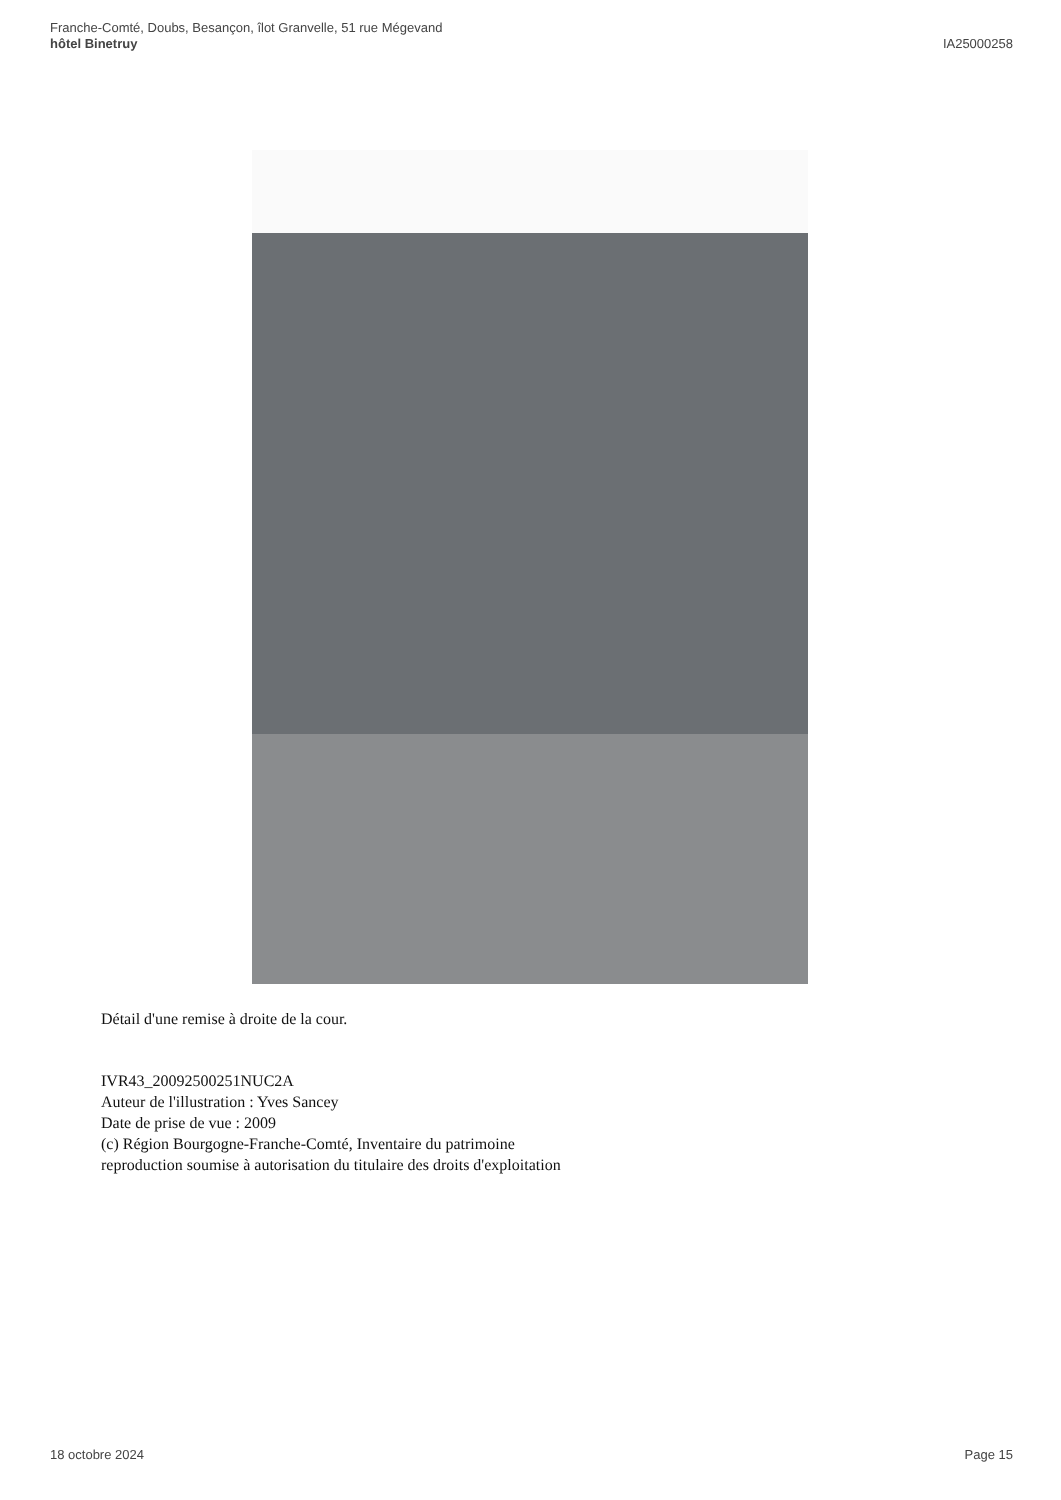Franche-Comté, Doubs, Besançon, îlot Granvelle, 51 rue Mégevand
hôtel Binetruy
IA25000258
Détail d'une remise à droite de la cour.
IVR43_20092500251NUC2A
Auteur de l'illustration : Yves Sancey
Date de prise de vue : 2009
(c) Région Bourgogne-Franche-Comté, Inventaire du patrimoine
reproduction soumise à autorisation du titulaire des droits d'exploitation
18 octobre 2024 Page 15